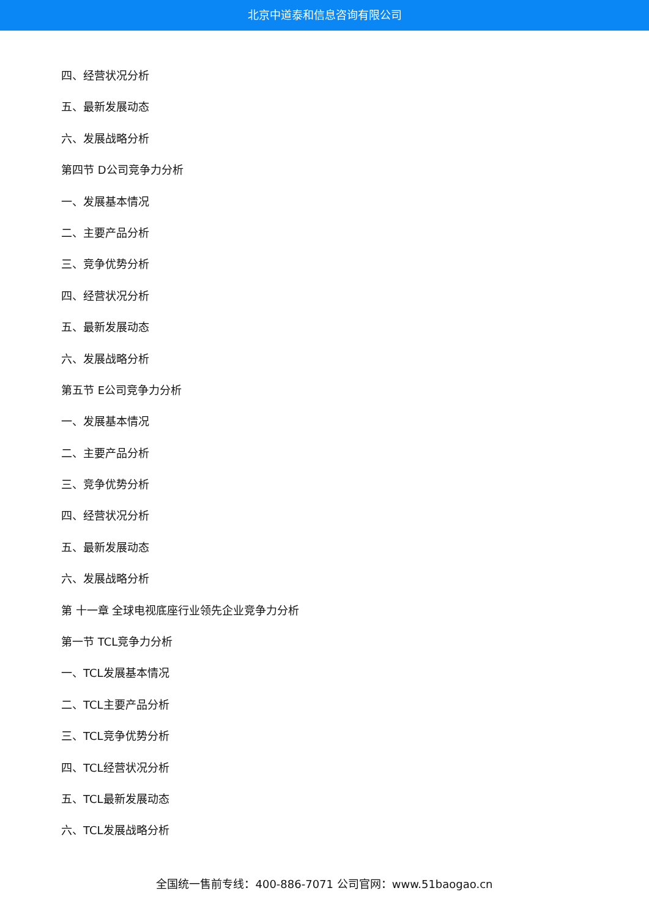北京中道泰和信息咨询有限公司
四、经营状况分析
五、最新发展动态
六、发展战略分析
第四节 D公司竞争力分析
一、发展基本情况
二、主要产品分析
三、竞争优势分析
四、经营状况分析
五、最新发展动态
六、发展战略分析
第五节 E公司竞争力分析
一、发展基本情况
二、主要产品分析
三、竞争优势分析
四、经营状况分析
五、最新发展动态
六、发展战略分析
第 十一章 全球电视底座行业领先企业竞争力分析
第一节 TCL竞争力分析
一、TCL发展基本情况
二、TCL主要产品分析
三、TCL竞争优势分析
四、TCL经营状况分析
五、TCL最新发展动态
六、TCL发展战略分析
全国统一售前专线：400-886-7071 公司官网：www.51baogao.cn